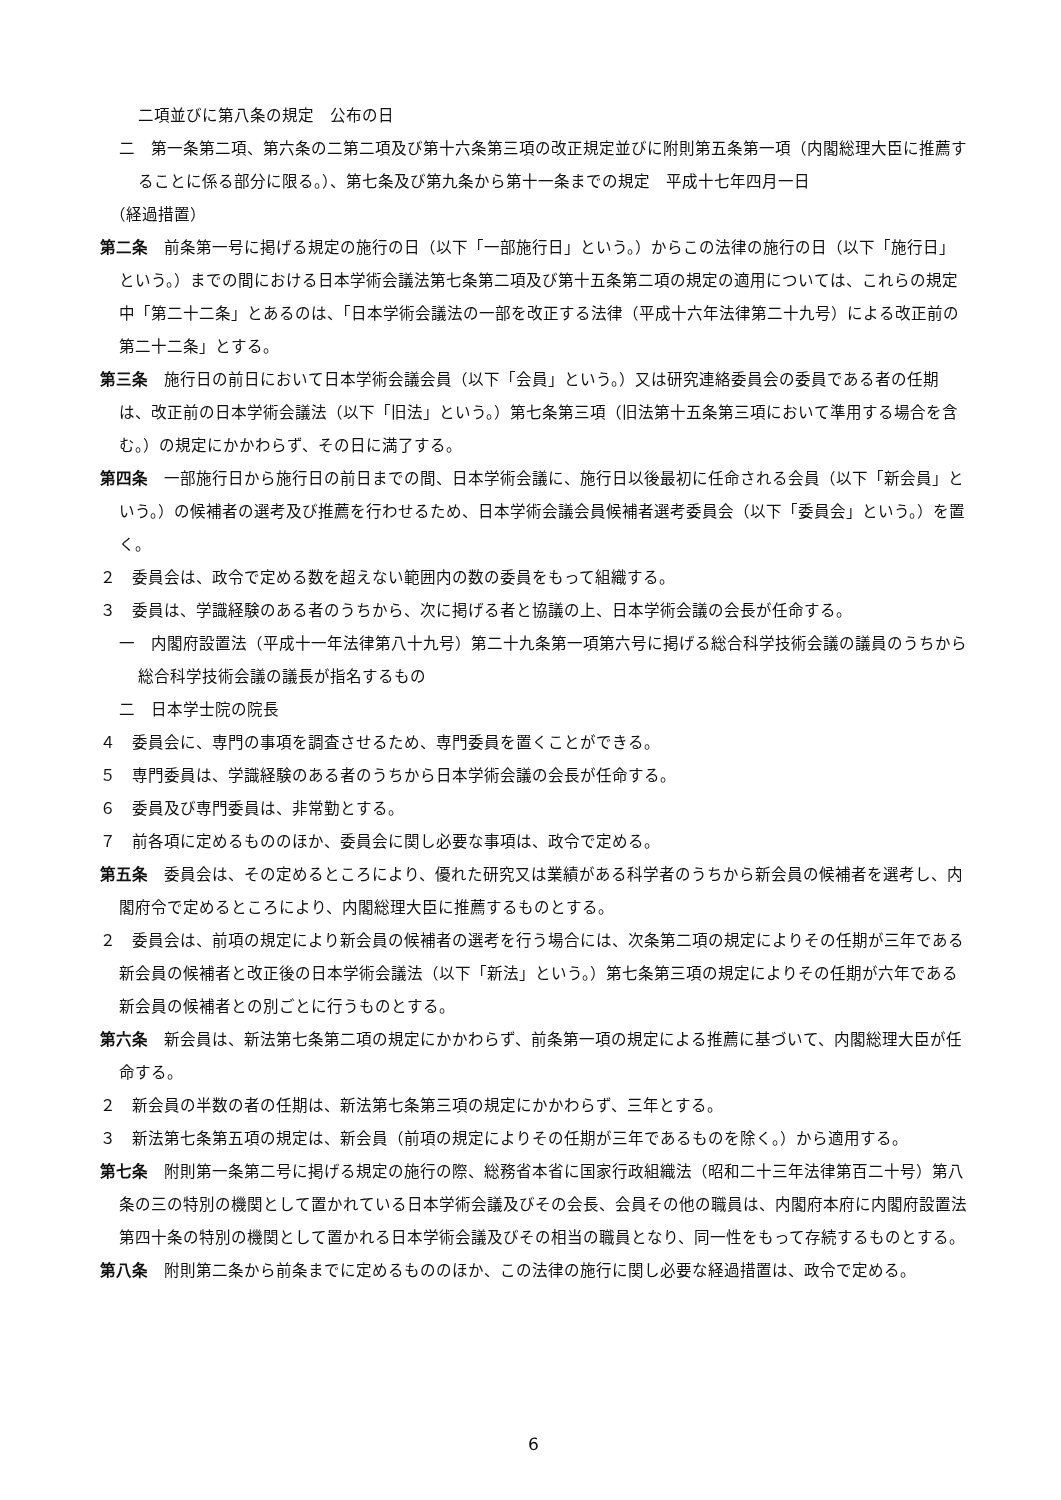二項並びに第八条の規定　公布の日
二　第一条第二項、第六条の二第二項及び第十六条第三項の改正規定並びに附則第五条第一項（内閣総理大臣に推薦することに係る部分に限る。）、第七条及び第九条から第十一条までの規定　平成十七年四月一日
（経過措置）
第二条　前条第一号に掲げる規定の施行の日（以下「一部施行日」という。）からこの法律の施行の日（以下「施行日」という。）までの間における日本学術会議法第七条第二項及び第十五条第二項の規定の適用については、これらの規定中「第二十二条」とあるのは、「日本学術会議法の一部を改正する法律（平成十六年法律第二十九号）による改正前の第二十二条」とする。
第三条　施行日の前日において日本学術会議会員（以下「会員」という。）又は研究連絡委員会の委員である者の任期は、改正前の日本学術会議法（以下「旧法」という。）第七条第三項（旧法第十五条第三項において準用する場合を含む。）の規定にかかわらず、その日に満了する。
第四条　一部施行日から施行日の前日までの間、日本学術会議に、施行日以後最初に任命される会員（以下「新会員」という。）の候補者の選考及び推薦を行わせるため、日本学術会議会員候補者選考委員会（以下「委員会」という。）を置く。
２　委員会は、政令で定める数を超えない範囲内の数の委員をもって組織する。
３　委員は、学識経験のある者のうちから、次に掲げる者と協議の上、日本学術会議の会長が任命する。
一　内閣府設置法（平成十一年法律第八十九号）第二十九条第一項第六号に掲げる総合科学技術会議の議員のうちから総合科学技術会議の議長が指名するもの
二　日本学士院の院長
４　委員会に、専門の事項を調査させるため、専門委員を置くことができる。
５　専門委員は、学識経験のある者のうちから日本学術会議の会長が任命する。
６　委員及び専門委員は、非常勤とする。
７　前各項に定めるもののほか、委員会に関し必要な事項は、政令で定める。
第五条　委員会は、その定めるところにより、優れた研究又は業績がある科学者のうちから新会員の候補者を選考し、内閣府令で定めるところにより、内閣総理大臣に推薦するものとする。
２　委員会は、前項の規定により新会員の候補者の選考を行う場合には、次条第二項の規定によりその任期が三年である新会員の候補者と改正後の日本学術会議法（以下「新法」という。）第七条第三項の規定によりその任期が六年である新会員の候補者との別ごとに行うものとする。
第六条　新会員は、新法第七条第二項の規定にかかわらず、前条第一項の規定による推薦に基づいて、内閣総理大臣が任命する。
２　新会員の半数の者の任期は、新法第七条第三項の規定にかかわらず、三年とする。
３　新法第七条第五項の規定は、新会員（前項の規定によりその任期が三年であるものを除く。）から適用する。
第七条　附則第一条第二号に掲げる規定の施行の際、総務省本省に国家行政組織法（昭和二十三年法律第百二十号）第八条の三の特別の機関として置かれている日本学術会議及びその会長、会員その他の職員は、内閣府本府に内閣府設置法第四十条の特別の機関として置かれる日本学術会議及びその相当の職員となり、同一性をもって存続するものとする。
第八条　附則第二条から前条までに定めるもののほか、この法律の施行に関し必要な経過措置は、政令で定める。
6